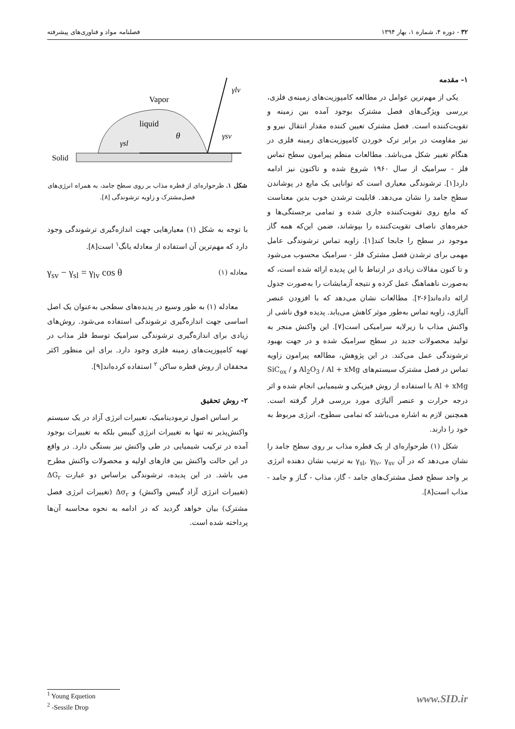۳۲ - دوره ۴، شماره ۱، بهار ۱۳۹۴ فصلنامه مواد و فناوری‌های پیشرفته
۱- مقدمه
یکی از مهم‌ترین عوامل در مطالعه کامپوزیت‌های زمینه‌ی فلزی، بررسی ویژگی‌های فصل مشترک بوجود آمده بین زمینه و تقویت‌کننده است. فصل مشترک تعیین کننده مقدار انتقال نیرو و نیز مقاومت در برابر ترک خوردن کامپوزیت‌های زمینه فلزی در هنگام تغییر شکل می‌باشد. مطالعات منظم پیرامون سطح تماس فلز - سرامیک از سال ۱۹۶۰ شروع شده و تاکنون نیز ادامه دارد[۱]. ترشوندگی معیاری است که توانایی یک مایع در پوشاندن سطح جامد را نشان می‌دهد. قابلیت ترشدن خوب بدین معناست که مایع روی تقویت‌کننده جاری شده و تمامی برجستگی‌ها و حفره‌های ناصاف تقویت‌کننده را بپوشاند، ضمن این‌که همه گاز موجود در سطح را جابجا کند[۱]. زاویه تماس ترشوندگی عامل مهمی برای ترشدن فصل مشترک فلز - سرامیک محسوب می‌شود و تا کنون مقالات زیادی در ارتباط با این پدیده ارائه شده است، که به‌صورت ناهماهنگ عمل کرده و نتیجه آزمایشات را به‌صورت جدول ارائه داده‌اند[۶-۲]. مطالعات نشان می‌دهد که با افزودن عنصر آلیاژی، زاویه تماس به‌طور موثر کاهش می‌یابد. پدیده فوق ناشی از واکنش مذاب با زیرلایه سرامیکی است[۷]. این واکنش منجر به تولید محصولات جدید در سطح سرامیک شده و در جهت بهبود ترشوندگی عمل می‌کند. در این پژوهش، مطالعه پیرامون زاویه تماس در فصل مشترک سیستم‌های Al<sub>2</sub>O<sub>3</sub> / Al + xMg و SiC<sub>ox</sub> / Al + xMg با استفاده از روش فیزیکی و شیمیایی انجام شده و اثر درجه حرارت و عنصر آلیاژی مورد بررسی قرار گرفته است. همچنین لازم به اشاره می‌باشد که تمامی سطوح، انرژی مربوط به خود را دارند.
شکل (۱) طرحواره‌ای از یک قطره مذاب بر روی سطح جامد را نشان می‌دهد که در آن γ<sub>sl</sub>, γ<sub>lv</sub>, γ<sub>sv</sub> به ترتیب نشان دهنده انرژی بر واحد سطح فصل مشترک‌های جامد - گاز، مذاب - گـاز و جامد - مذاب است[۸].
Solid
Vapor
liquid
γsl
θ
γsv
γlv
شکل ۱. طرحواره‌ای از قطره مذاب بر روی سطح جامد، به همراه انرژی‌های فصل‌مشترک و زاویه ترشوندگی [۸].
با توجه به شکل (۱) معیارهایی جهت اندازه‌گیری ترشوندگی وجود دارد که مهم‌ترین آن استفاده از معادله یانگ<sup>۱</sup> است[۸].
γ<sub>sv</sub> − γ<sub>sl</sub> = γ<sub>lv</sub> cos θ معادله (۱)
معادله (۱) به طور وسیع در پدیده‌های سطحی به‌عنوان یک اصل اساسی جهت اندازه‌گیری ترشوندگی استفاده می‌شود. روش‌های زیادی برای اندازه‌گیری ترشوندگی سرامیک توسط فلز مذاب در تهیه کامپوزیت‌های زمینه فلزی وجود دارد. برای این منظور اکثر محققان از روش قطره ساکن <sup>۲</sup> استفاده کرده‌اند[۹].
۲- روش تحقیق
بر اساس اصول ترمودینامیک، تغییرات انرژی آزاد در یک سیستم واکنش‌پذیر نه تنها به تغییرات انرژی گیبس بلکه به تغییرات بوجود آمده در ترکیب شیمیایی در طی واکنش نیز بستگی دارد. در واقع در این حالت واکنش بین فازهای اولیه و محصولات واکنش مطرح می باشد. در این پدیده، ترشوندگی براساس دو عبارت ΔG<sub>r</sub> (تغییرات انرژی آزاد گیبس واکنش) و Δσ<sub>r</sub> (تغییرات انرژی فصل مشترک) بیان خواهد گردید که در ادامه به نحوه محاسبه آن‌ها پرداخته شده است.
<sup>1</sup> Young Equetion
<sup>2</sup> -Sessile Drop
www.SID.ir